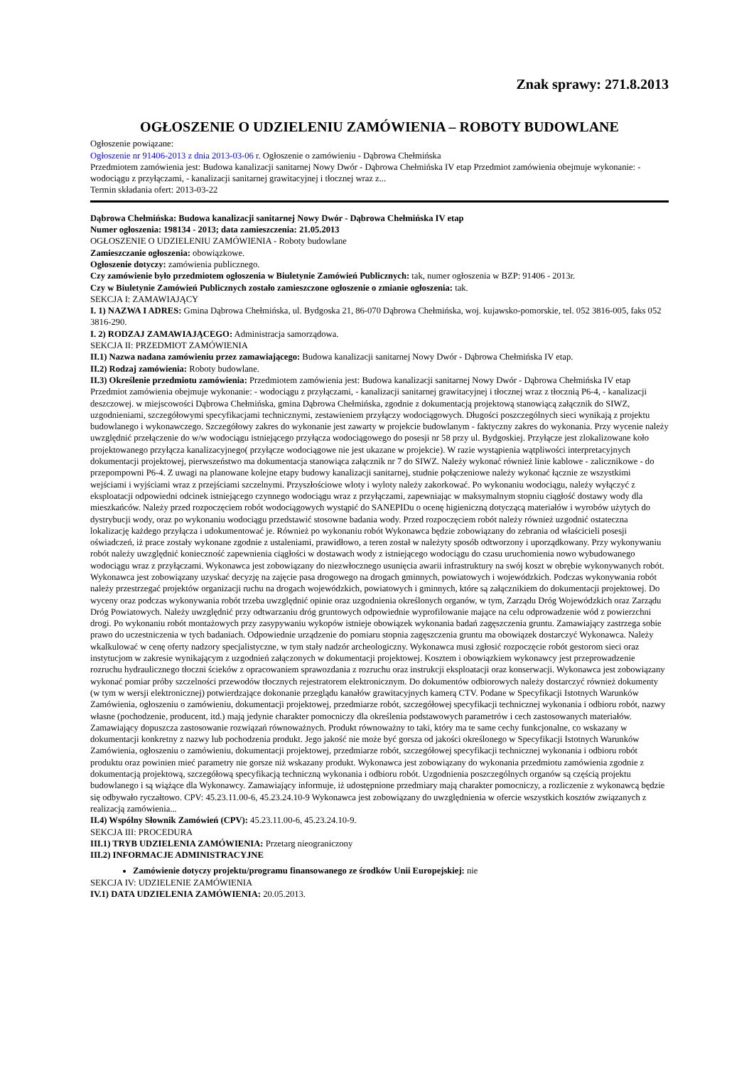Znak sprawy: 271.8.2013
OGŁOSZENIE O UDZIELENIU ZAMÓWIENIA – ROBOTY BUDOWLANE
Ogłoszenie powiązane:
Ogłoszenie nr 91406-2013 z dnia 2013-03-06 r. Ogłoszenie o zamówieniu - Dąbrowa Chełmińska
Przedmiotem zamówienia jest: Budowa kanalizacji sanitarnej Nowy Dwór - Dąbrowa Chełmińska IV etap Przedmiot zamówienia obejmuje wykonanie: - wodociągu z przyłączami, - kanalizacji sanitarnej grawitacyjnej i tłocznej wraz z...
Termin składania ofert: 2013-03-22
Dąbrowa Chełmińska: Budowa kanalizacji sanitarnej Nowy Dwór - Dąbrowa Chełmińska IV etap
Numer ogłoszenia: 198134 - 2013; data zamieszczenia: 21.05.2013
OGŁOSZENIE O UDZIELENIU ZAMÓWIENIA - Roboty budowlane
Zamieszczanie ogłoszenia: obowiązkowe.
Ogłoszenie dotyczy: zamówienia publicznego.
Czy zamówienie było przedmiotem ogłoszenia w Biuletynie Zamówień Publicznych: tak, numer ogłoszenia w BZP: 91406 - 2013r.
Czy w Biuletynie Zamówień Publicznych zostało zamieszczone ogłoszenie o zmianie ogłoszenia: tak.
SEKCJA I: ZAMAWIAJĄCY
I. 1) NAZWA I ADRES: Gmina Dąbrowa Chełmińska, ul. Bydgoska 21, 86-070 Dąbrowa Chełmińska, woj. kujawsko-pomorskie, tel. 052 3816-005, faks 052 3816-290.
I. 2) RODZAJ ZAMAWIAJĄCEGO: Administracja samorządowa.
SEKCJA II: PRZEDMIOT ZAMÓWIENIA
II.1) Nazwa nadana zamówieniu przez zamawiającego: Budowa kanalizacji sanitarnej Nowy Dwór - Dąbrowa Chełmińska IV etap.
II.2) Rodzaj zamówienia: Roboty budowlane.
II.3) Określenie przedmiotu zamówienia: Przedmiotem zamówienia jest: Budowa kanalizacji sanitarnej Nowy Dwór - Dąbrowa Chełmińska IV etap Przedmiot zamówienia obejmuje wykonanie: - wodociągu z przyłączami, - kanalizacji sanitarnej grawitacyjnej i tłocznej wraz z tłocznią P6-4, - kanalizacji deszczowej. w miejscowości Dąbrowa Chełmińska, gmina Dąbrowa Chełmińska, zgodnie z dokumentacją projektową stanowiącą załącznik do SIWZ, uzgodnieniami, szczegółowymi specyfikacjami technicznymi, zestawieniem przyłączy wodociągowych. Długości poszczególnych sieci wynikają z projektu budowlanego i wykonawczego. Szczegółowy zakres do wykonanie jest zawarty w projekcie budowlanym - faktyczny zakres do wykonania. Przy wycenie należy uwzględnić przełączenie do w/w wodociągu istniejącego przyłącza wodociągowego do posesji nr 58 przy ul. Bydgoskiej. Przyłącze jest zlokalizowane koło projektowanego przyłącza kanalizacyjnego( przyłącze wodociągowe nie jest ukazane w projekcie). W razie wystąpienia wątpliwości interpretacyjnych dokumentacji projektowej, pierwszeństwo ma dokumentacja stanowiąca załącznik nr 7 do SIWZ. Należy wykonać również linie kablowe - zalicznikowe - do przepompowni P6-4. Z uwagi na planowane kolejne etapy budowy kanalizacji sanitarnej, studnie połączeniowe należy wykonać łącznie ze wszystkimi wejściami i wyjściami wraz z przejściami szczelnymi. Przyszłościowe wloty i wyloty należy zakorkować. Po wykonaniu wodociągu, należy wyłączyć z eksploatacji odpowiedni odcinek istniejącego czynnego wodociągu wraz z przyłączami, zapewniając w maksymalnym stopniu ciągłość dostawy wody dla mieszkańców. Należy przed rozpoczęciem robót wodociągowych wystąpić do SANEPIDu o ocenę higieniczną dotyczącą materiałów i wyrobów użytych do dystrybucji wody, oraz po wykonaniu wodociągu przedstawić stosowne badania wody. Przed rozpoczęciem robót należy również uzgodnić ostateczna lokalizację każdego przyłącza i udokumentować je. Również po wykonaniu robót Wykonawca będzie zobowiązany do zebrania od właścicieli posesji oświadczeń, iż prace zostały wykonane zgodnie z ustaleniami, prawidłowo, a teren został w należyty sposób odtworzony i uporządkowany. Przy wykonywaniu robót należy uwzględnić konieczność zapewnienia ciągłości w dostawach wody z istniejącego wodociągu do czasu uruchomienia nowo wybudowanego wodociągu wraz z przyłączami. Wykonawca jest zobowiązany do niezwłocznego usunięcia awarii infrastruktury na swój koszt w obrębie wykonywanych robót. Wykonawca jest zobowiązany uzyskać decyzję na zajęcie pasa drogowego na drogach gminnych, powiatowych i wojewódzkich. Podczas wykonywania robót należy przestrzegać projektów organizacji ruchu na drogach wojewódzkich, powiatowych i gminnych, które są załącznikiem do dokumentacji projektowej. Do wyceny oraz podczas wykonywania robót trzeba uwzględnić opinie oraz uzgodnienia określonych organów, w tym, Zarządu Dróg Wojewódzkich oraz Zarządu Dróg Powiatowych. Należy uwzględnić przy odtwarzaniu dróg gruntowych odpowiednie wyprofilowanie mające na celu odprowadzenie wód z powierzchni drogi. Po wykonaniu robót montażowych przy zasypywaniu wykopów istnieje obowiązek wykonania badań zagęszczenia gruntu. Zamawiający zastrzega sobie prawo do uczestniczenia w tych badaniach. Odpowiednie urządzenie do pomiaru stopnia zagęszczenia gruntu ma obowiązek dostarczyć Wykonawca. Należy wkalkulować w cenę oferty nadzory specjalistyczne, w tym stały nadzór archeologiczny. Wykonawca musi zgłosić rozpoczęcie robót gestorom sieci oraz instytucjom w zakresie wynikającym z uzgodnień załączonych w dokumentacji projektowej. Kosztem i obowiązkiem wykonawcy jest przeprowadzenie rozruchu hydraulicznego tłoczni ścieków z opracowaniem sprawozdania z rozruchu oraz instrukcji eksploatacji oraz konserwacji. Wykonawca jest zobowiązany wykonać pomiar próby szczelności przewodów tłocznych rejestratorem elektronicznym. Do dokumentów odbiorowych należy dostarczyć również dokumenty (w tym w wersji elektronicznej) potwierdzające dokonanie przeglądu kanałów grawitacyjnych kamerą CTV. Podane w Specyfikacji Istotnych Warunków Zamówienia, ogłoszeniu o zamówieniu, dokumentacji projektowej, przedmiarze robót, szczegółowej specyfikacji technicznej wykonania i odbioru robót, nazwy własne (pochodzenie, producent, itd.) mają jedynie charakter pomocniczy dla określenia podstawowych parametrów i cech zastosowanych materiałów. Zamawiający dopuszcza zastosowanie rozwiązań równoważnych. Produkt równoważny to taki, który ma te same cechy funkcjonalne, co wskazany w dokumentacji konkretny z nazwy lub pochodzenia produkt. Jego jakość nie może być gorsza od jakości określonego w Specyfikacji Istotnych Warunków Zamówienia, ogłoszeniu o zamówieniu, dokumentacji projektowej, przedmiarze robót, szczegółowej specyfikacji technicznej wykonania i odbioru robót produktu oraz powinien mieć parametry nie gorsze niż wskazany produkt. Wykonawca jest zobowiązany do wykonania przedmiotu zamówienia zgodnie z dokumentacją projektową, szczegółową specyfikacją techniczną wykonania i odbioru robót. Uzgodnienia poszczególnych organów są częścią projektu budowlanego i są wiążące dla Wykonawcy. Zamawiający informuje, iż udostępnione przedmiary mają charakter pomocniczy, a rozliczenie z wykonawcą będzie się odbywało ryczałtowo. CPV: 45.23.11.00-6, 45.23.24.10-9 Wykonawca jest zobowiązany do uwzględnienia w ofercie wszystkich kosztów związanych z realizacją zamówienia...
II.4) Wspólny Słownik Zamówień (CPV): 45.23.11.00-6, 45.23.24.10-9.
SEKCJA III: PROCEDURA
III.1) TRYB UDZIELENIA ZAMÓWIENIA: Przetarg nieograniczony
III.2) INFORMACJE ADMINISTRACYJNE
Zamówienie dotyczy projektu/programu finansowanego ze środków Unii Europejskiej: nie
SEKCJA IV: UDZIELENIE ZAMÓWIENIA
IV.1) DATA UDZIELENIA ZAMÓWIENIA: 20.05.2013.